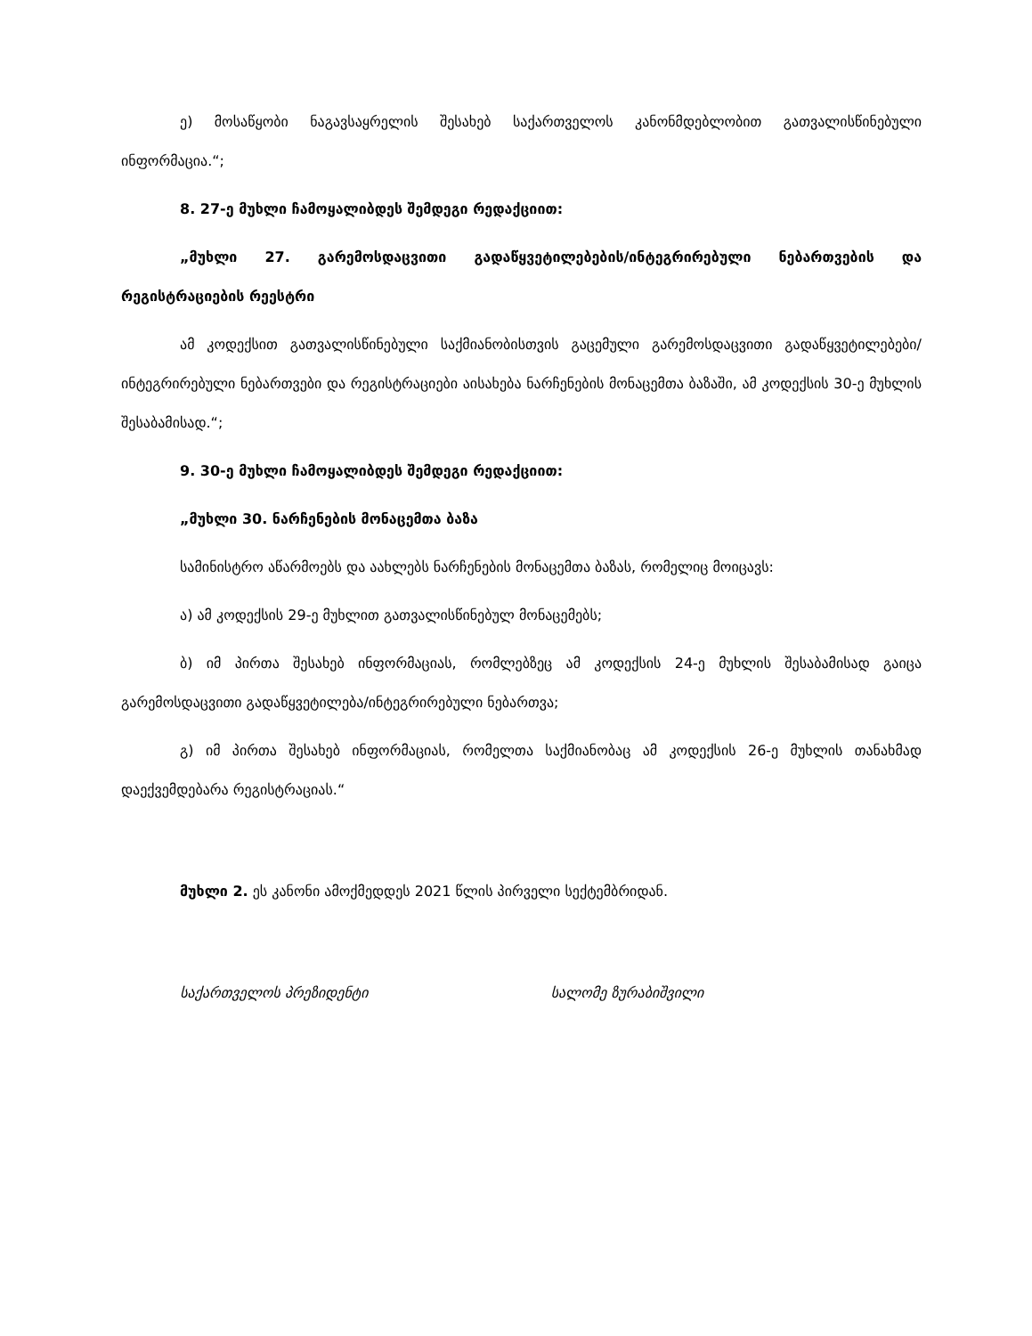ე) მოსაწყობი ნაგავსაყრელის შესახებ საქართველოს კანონმდებლობით გათვალისწინებული ინფორმაცია.“;
8. 27-ე მუხლი ჩამოყალიბდეს შემდეგი რედაქციით:
„მუხლი 27. გარემოსდაცვითი გადაწყვეტილებების/ინტეგრირებული ნებართვების და რეგისტრაციების რეესტრი
ამ კოდექსით გათვალისწინებული საქმიანობისთვის გაცემული გარემოსდაცვითი გადაწყვეტილებები/ინტეგრირებული ნებართვები და რეგისტრაციები აისახება ნარჩენების მონაცემთა ბაზაში, ამ კოდექსის 30-ე მუხლის შესაბამისად.“;
9. 30-ე მუხლი ჩამოყალიბდეს შემდეგი რედაქციით:
„მუხლი 30. ნარჩენების მონაცემთა ბაზა
სამინისტრო აწარმოებს და აახლებს ნარჩენების მონაცემთა ბაზას, რომელიც მოიცავს:
ა) ამ კოდექსის 29-ე მუხლით გათვალისწინებულ მონაცემებს;
ბ) იმ პირთა შესახებ ინფორმაციას, რომლებზეც ამ კოდექსის 24-ე მუხლის შესაბამისად გაიცა გარემოსდაცვითი გადაწყვეტილება/ინტეგრირებული ნებართვა;
გ) იმ პირთა შესახებ ინფორმაციას, რომელთა საქმიანობაც ამ კოდექსის 26-ე მუხლის თანახმად დაექვემდებარა რეგისტრაციას.“
მუხლი 2. ეს კანონი ამოქმედდეს 2021 წლის პირველი სექტემბრიდან.
საქართველოს პრეზიდენტი სალომე ზურაბიშვილი